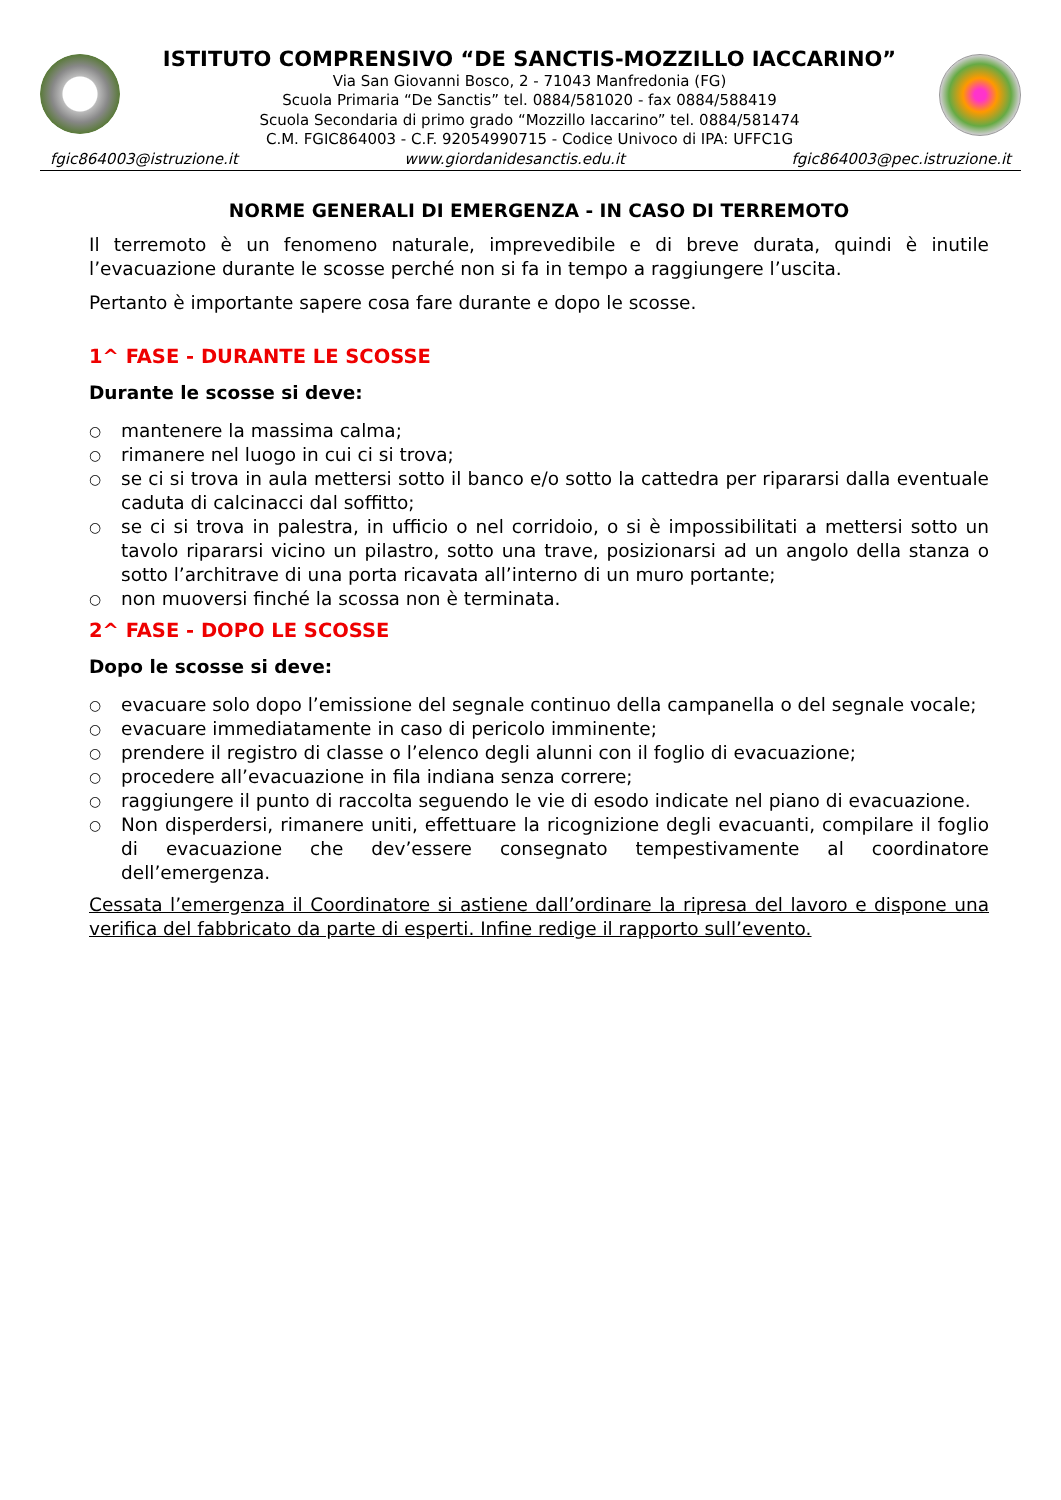ISTITUTO COMPRENSIVO “DE SANCTIS-MOZZILLO IACCARINO”
Via San Giovanni Bosco, 2 - 71043 Manfredonia (FG)
Scuola Primaria “De Sanctis” tel. 0884/581020 - fax 0884/588419
Scuola Secondaria di primo grado “Mozzillo Iaccarino” tel. 0884/581474
C.M. FGIC864003 - C.F. 92054990715 - Codice Univoco di IPA: UFFC1G
fgic864003@istruzione.it www.giordanidesanctis.edu.it fgic864003@pec.istruzione.it
NORME GENERALI DI EMERGENZA - IN CASO DI TERREMOTO
Il terremoto è un fenomeno naturale, imprevedibile e di breve durata, quindi è inutile l’evacuazione durante le scosse perché non si fa in tempo a raggiungere l’uscita.
Pertanto è importante sapere cosa fare durante e dopo le scosse.
1^ FASE - DURANTE LE SCOSSE
Durante le scosse si deve:
○ mantenere la massima calma;
○ rimanere nel luogo in cui ci si trova;
○ se ci si trova in aula mettersi sotto il banco e/o sotto la cattedra per ripararsi dalla eventuale caduta di calcinacci dal soffitto;
○ se ci si trova in palestra, in ufficio o nel corridoio, o si è impossibilitati a mettersi sotto un tavolo ripararsi vicino un pilastro, sotto una trave, posizionarsi ad un angolo della stanza o sotto l’architrave di una porta ricavata all’interno di un muro portante;
○ non muoversi finché la scossa non è terminata.
2^ FASE - DOPO LE SCOSSE
Dopo le scosse si deve:
○ evacuare solo dopo l’emissione del segnale continuo della campanella o del segnale vocale;
○ evacuare immediatamente in caso di pericolo imminente;
○ prendere il registro di classe o l’elenco degli alunni con il foglio di evacuazione;
○ procedere all’evacuazione in fila indiana senza correre;
○ raggiungere il punto di raccolta seguendo le vie di esodo indicate nel piano di evacuazione.
○ Non disperdersi, rimanere uniti, effettuare la ricognizione degli evacuanti, compilare il foglio di evacuazione che dev’essere consegnato tempestivamente al coordinatore dell’emergenza.
Cessata l’emergenza il Coordinatore si astiene dall’ordinare la ripresa del lavoro e dispone una verifica del fabbricato da parte di esperti. Infine redige il rapporto sull’evento.